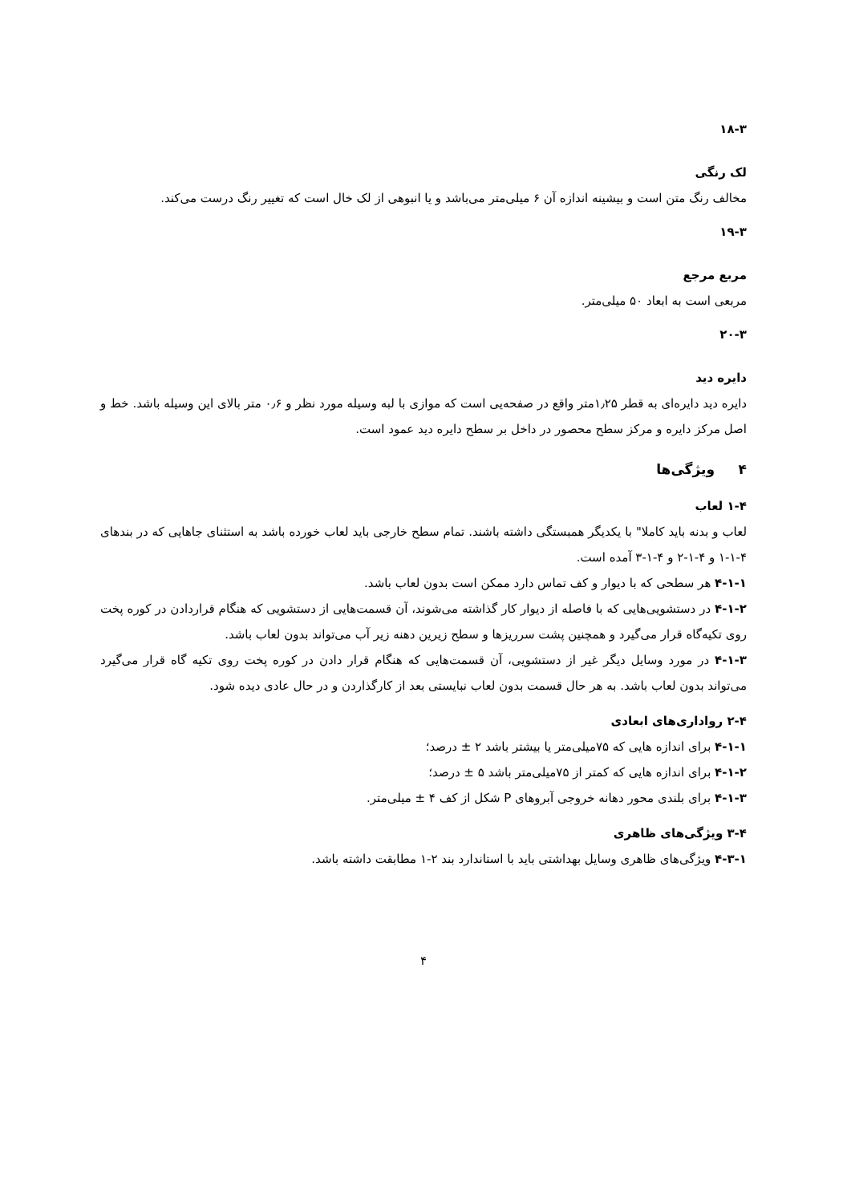۱۸-۳
لک رنگی
مخالف رنگ متن است و بیشینه اندازه آن ۶ میلی‌متر می‌باشد و یا انبوهی از لک خال است که تغییر رنگ درست می‌کند.
۱۹-۳
مربع مرجع
مربعی است به ابعاد ۵۰ میلی‌متر.
۲۰-۳
دایره دید
دایره دید دایره‌ای به قطر ۱٫۲۵متر واقع در صفحه‌یی است که موازی با لبه وسیله مورد نظر و ۰٫۶ متر بالای این وسیله باشد. خط و اصل مرکز دایره و مرکز سطح محصور در داخل بر سطح دایره دید عمود است.
۴ ویژگی‌ها
۱-۴ لعاب
لعاب و بدنه باید کاملا" با یکدیگر همبستگی داشته باشند. تمام سطح خارجی باید لعاب خورده باشد به استثنای جاهایی که در بندهای ۴-۱-۱ و ۴-۱-۲ و ۴-۱-۳ آمده است.
۴-۱-۱ هر سطحی که با دیوار و کف تماس دارد ممکن است بدون لعاب باشد.
۴-۱-۲ در دستشویی‌هایی که با فاصله از دیوار کار گذاشته می‌شوند، آن قسمت‌هایی از دستشویی که هنگام قراردادن در کوره پخت روی تکیه‌گاه قرار می‌گیرد و همچنین پشت سرریزها و سطح زیرین دهنه زیر آب می‌تواند بدون لعاب باشد.
۴-۱-۳ در مورد وسایل دیگر غیر از دستشویی، آن قسمت‌هایی که هنگام قرار دادن در کوره پخت روی تکیه گاه قرار می‌گیرد می‌تواند بدون لعاب باشد. به هر حال قسمت بدون لعاب نبایستی بعد از کارگذاردن و در حال عادی دیده شود.
۲-۴ رواداری‌های ابعادی
۴-۱-۱ برای اندازه هایی که ۷۵میلی‌متر یا بیشتر باشد ۲ ± درصد؛
۴-۱-۲ برای اندازه هایی که کمتر از ۷۵میلی‌متر باشد ۵ ± درصد؛
۴-۱-۳ برای بلندی محور دهانه خروجی آبروهای P شکل از کف ۴ ± میلی‌متر.
۳-۴ ویژگی‌های ظاهری
۴-۳-۱ ویژگی‌های ظاهری وسایل بهداشتی باید با استاندارد بند ۲-۱ مطابقت داشته باشد.
۴